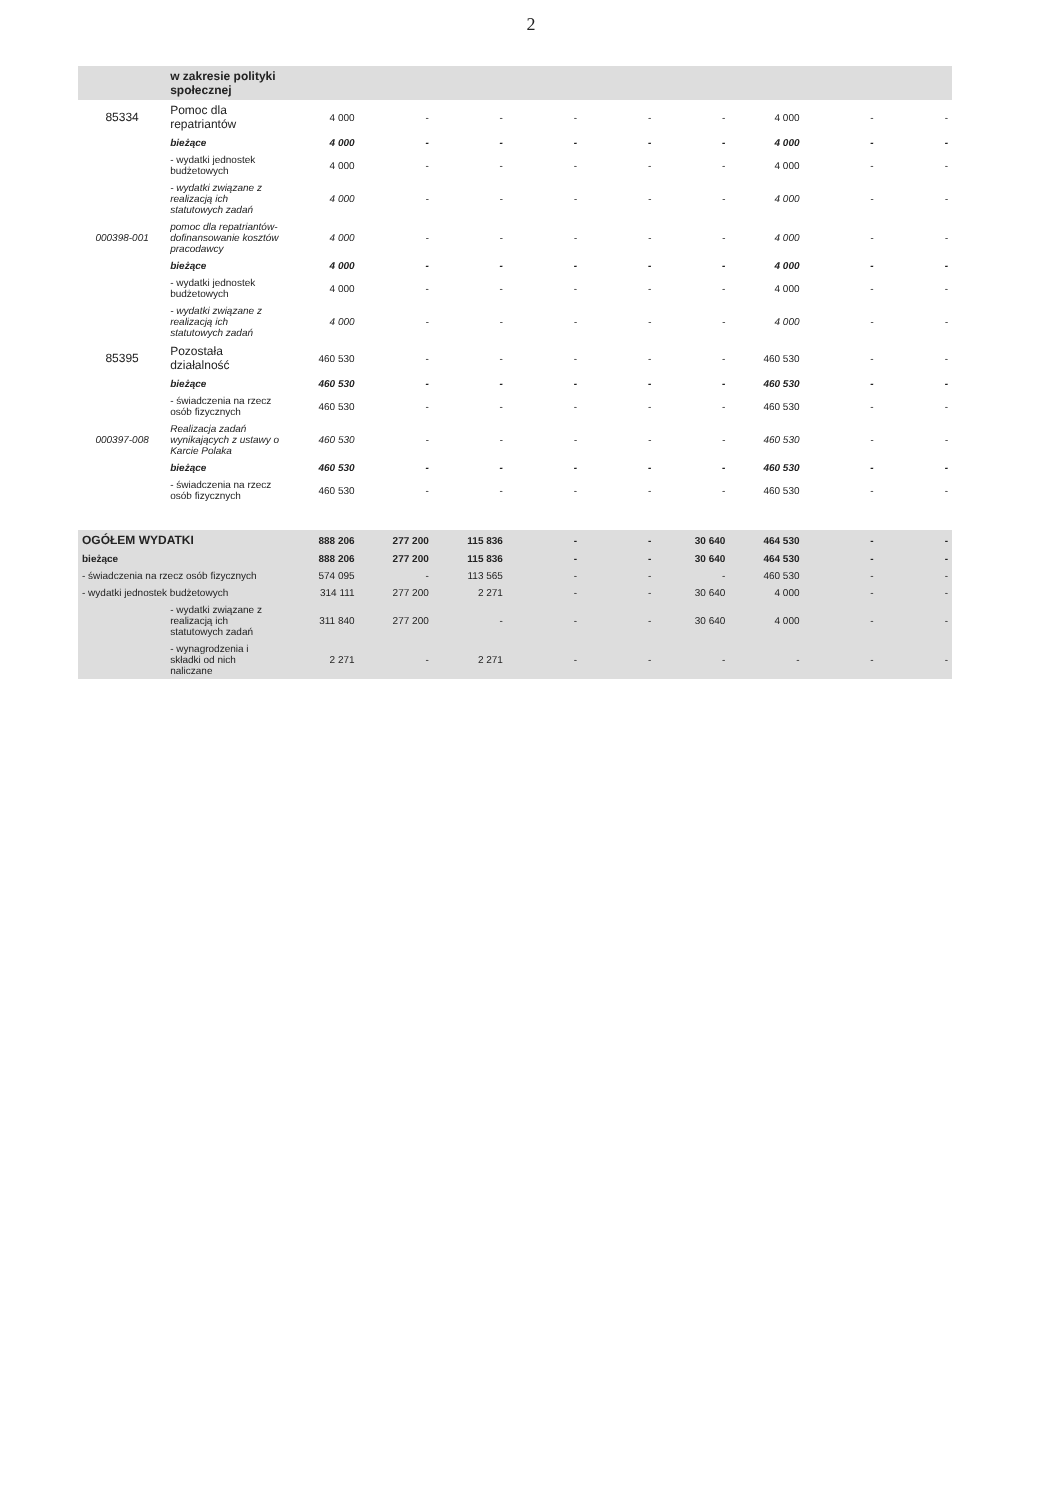2
| | w zakresie polityki społecznej | | | | | | | | | |
| 85334 | Pomoc dla repatriantów | 4 000 | - | - | - | - | - | 4 000 | - | - |
| | bieżące | 4 000 | - | - | - | - | - | 4 000 | - | - |
| | - wydatki jednostek budżetowych | 4 000 | - | - | - | - | - | 4 000 | - | - |
| | - wydatki związane z realizacją ich statutowych zadań | 4 000 | - | - | - | - | - | 4 000 | - | - |
| 000398-001 | pomoc dla repatriantów-dofinansowanie kosztów pracodawcy | 4 000 | - | - | - | - | - | 4 000 | - | - |
| | bieżące | 4 000 | - | - | - | - | - | 4 000 | - | - |
| | - wydatki jednostek budżetowych | 4 000 | - | - | - | - | - | 4 000 | - | - |
| | - wydatki związane z realizacją ich statutowych zadań | 4 000 | - | - | - | - | - | 4 000 | - | - |
| 85395 | Pozostała działalność | 460 530 | - | - | - | - | - | 460 530 | - | - |
| | bieżące | 460 530 | - | - | - | - | - | 460 530 | - | - |
| | - świadczenia na rzecz osób fizycznych | 460 530 | - | - | - | - | - | 460 530 | - | - |
| 000397-008 | Realizacja zadań wynikających z ustawy o Karcie Polaka | 460 530 | - | - | - | - | - | 460 530 | - | - |
| | bieżące | 460 530 | - | - | - | - | - | 460 530 | - | - |
| | - świadczenia na rzecz osób fizycznych | 460 530 | - | - | - | - | - | 460 530 | - | - |
| OGÓŁEM WYDATKI | | 888 206 | 277 200 | 115 836 | - | - | 30 640 | 464 530 | - | - |
| bieżące | | 888 206 | 277 200 | 115 836 | - | - | 30 640 | 464 530 | - | - |
| - świadczenia na rzecz osób fizycznych | | 574 095 | - | 113 565 | - | - | - | 460 530 | - | - |
| - wydatki jednostek budżetowych | | 314 111 | 277 200 | 2 271 | - | - | 30 640 | 4 000 | - | - |
| | - wydatki związane z realizacją ich statutowych zadań | 311 840 | 277 200 | - | - | - | 30 640 | 4 000 | - | - |
| | - wynagrodzenia i składki od nich naliczane | 2 271 | - | 2 271 | - | - | - | - | - | - |